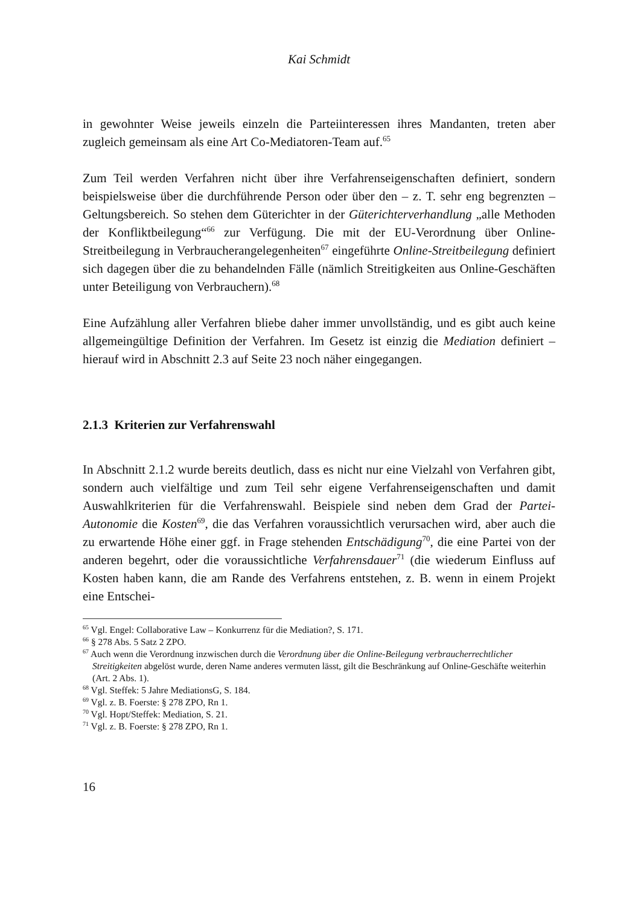Kai Schmidt
in gewohnter Weise jeweils einzeln die Parteiinteressen ihres Mandanten, treten aber zugleich gemeinsam als eine Art Co-Mediatoren-Team auf.<sup>65</sup>
Zum Teil werden Verfahren nicht über ihre Verfahrenseigenschaften definiert, sondern beispielsweise über die durchführende Person oder über den – z. T. sehr eng begrenzten – Geltungsbereich. So stehen dem Güterichter in der Güterichterverhandlung „alle Methoden der Konfliktbeilegung“<sup>66</sup> zur Verfügung. Die mit der EU-Verordnung über Online-Streitbeilegung in Verbraucherangelegenheiten<sup>67</sup> eingeführte Online-Streitbeilegung definiert sich dagegen über die zu behandelnden Fälle (nämlich Streitigkeiten aus Online-Geschäften unter Beteiligung von Verbrauchern).<sup>68</sup>
Eine Aufzählung aller Verfahren bliebe daher immer unvollständig, und es gibt auch keine allgemeingültige Definition der Verfahren. Im Gesetz ist einzig die Mediation definiert – hierauf wird in Abschnitt 2.3 auf Seite 23 noch näher eingegangen.
2.1.3 Kriterien zur Verfahrenswahl
In Abschnitt 2.1.2 wurde bereits deutlich, dass es nicht nur eine Vielzahl von Verfahren gibt, sondern auch vielfältige und zum Teil sehr eigene Verfahrenseigenschaften und damit Auswahlkriterien für die Verfahrenswahl. Beispiele sind neben dem Grad der Partei-Autonomie die Kosten<sup>69</sup>, die das Verfahren voraussichtlich verursachen wird, aber auch die zu erwartende Höhe einer ggf. in Frage stehenden Entschädigung<sup>70</sup>, die eine Partei von der anderen begehrt, oder die voraussichtliche Verfahrensdauer<sup>71</sup> (die wiederum Einfluss auf Kosten haben kann, die am Rande des Verfahrens entstehen, z. B. wenn in einem Projekt eine Entschei-
<sup>65</sup> Vgl. Engel: Collaborative Law – Konkurrenz für die Mediation?, S. 171.
<sup>66</sup> § 278 Abs. 5 Satz 2 ZPO.
<sup>67</sup> Auch wenn die Verordnung inzwischen durch die Verordnung über die Online-Beilegung verbraucherrechtlicher Streitigkeiten abgelöst wurde, deren Name anderes vermuten lässt, gilt die Beschränkung auf Online-Geschäfte weiterhin (Art. 2 Abs. 1).
<sup>68</sup> Vgl. Steffek: 5 Jahre MediationsG, S. 184.
<sup>69</sup> Vgl. z. B. Foerste: § 278 ZPO, Rn 1.
<sup>70</sup> Vgl. Hopt/Steffek: Mediation, S. 21.
<sup>71</sup> Vgl. z. B. Foerste: § 278 ZPO, Rn 1.
16